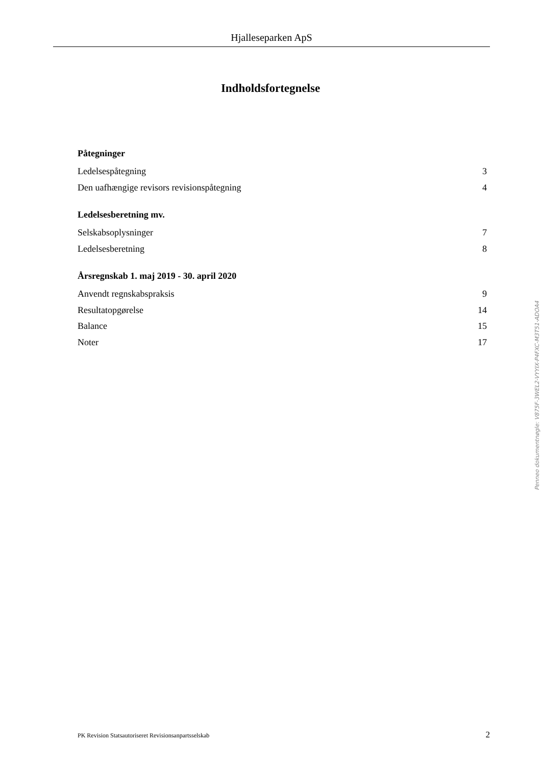Hjalleseparken ApS
Indholdsfortegnelse
Påtegninger
Ledelsespåtegning 3
Den uafhængige revisors revisionspåtegning 4
Ledelsesberetning mv.
Selskabsoplysninger 7
Ledelsesberetning 8
Årsregnskab 1. maj 2019 - 30. april 2020
Anvendt regnskabspraksis 9
Resultatopgørelse 14
Balance 15
Noter 17
Penneo dokumentnøgle: V875F-3WEL2-VYYIX-P4FXC-M3T51-ADOA4
PK Revision Statsautoriseret Revisionsanpartsselskab 2